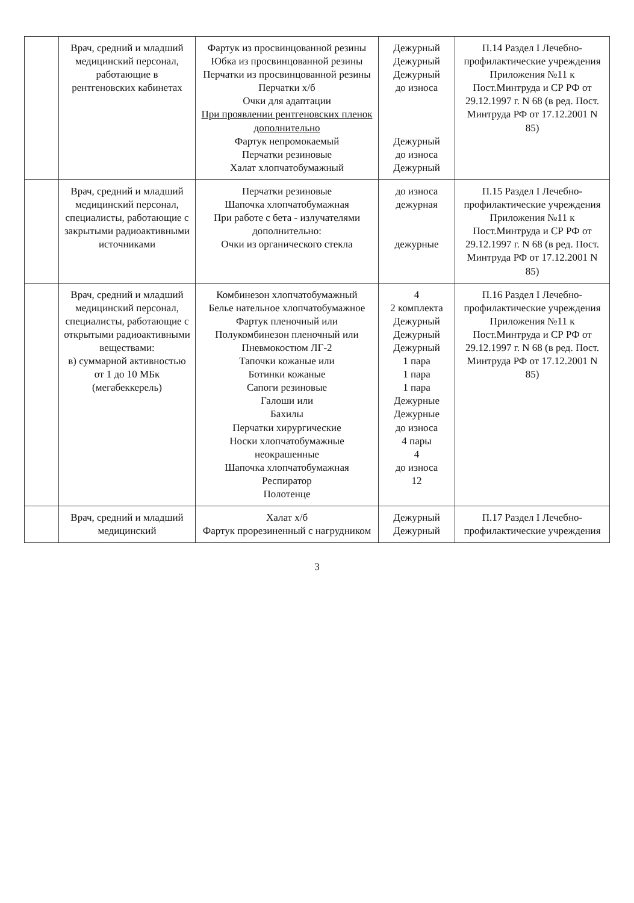| | Врач, средний и младший медицинский персонал, работающие в рентгеновских кабинетах | Фартук из просвинцованной резины Юбка из просвинцованной резины Перчатки из просвинцованной резины Перчатки х/б Очки для адаптации При проявлении рентгеновских пленок дополнительно Фартук непромокаемый Перчатки резиновые Халат хлопчатобумажный | Дежурный Дежурный Дежурный до износа Дежурный до износа Дежурный | П.14 Раздел I Лечебно-профилактические учреждения Приложения №11 к Пост.Минтруда и СР РФ от 29.12.1997 г. N 68 (в ред. Пост. Минтруда РФ от 17.12.2001 N 85) |
| | Врач, средний и младший медицинский персонал, специалисты, работающие с закрытыми радиоактивными источниками | Перчатки резиновые Шапочка хлопчатобумажная При работе с бета - излучателями дополнительно: Очки из органического стекла | до износа дежурная дежурные | П.15 Раздел I Лечебно-профилактические учреждения Приложения №11 к Пост.Минтруда и СР РФ от 29.12.1997 г. N 68 (в ред. Пост. Минтруда РФ от 17.12.2001 N 85) |
| | Врач, средний и младший медицинский персонал, специалисты, работающие с открытыми радиоактивными веществами: в) суммарной активностью от 1 до 10 МБк (мегабеккерель) | Комбинезон хлопчатобумажный Белье нательное хлопчатобумажное Фартук пленочный или Полукомбинезон пленочный или Пневмокостюм ЛГ-2 Тапочки кожаные или Ботинки кожаные Сапоги резиновые Галоши или Бахилы Перчатки хирургические Носки хлопчатобумажные неокрашенные Шапочка хлопчатобумажная Респиратор Полотенце | 4 2 комплекта Дежурный Дежурный Дежурный 1 пара 1 пара 1 пара Дежурные Дежурные до износа 4 пары 4 до износа 12 | П.16 Раздел I Лечебно-профилактические учреждения Приложения №11 к Пост.Минтруда и СР РФ от 29.12.1997 г. N 68 (в ред. Пост. Минтруда РФ от 17.12.2001 N 85) |
| | Врач, средний и младший медицинский | Халат х/б Фартук прорезиненный с нагрудником | Дежурный Дежурный | П.17 Раздел I Лечебно-профилактические учреждения |
3